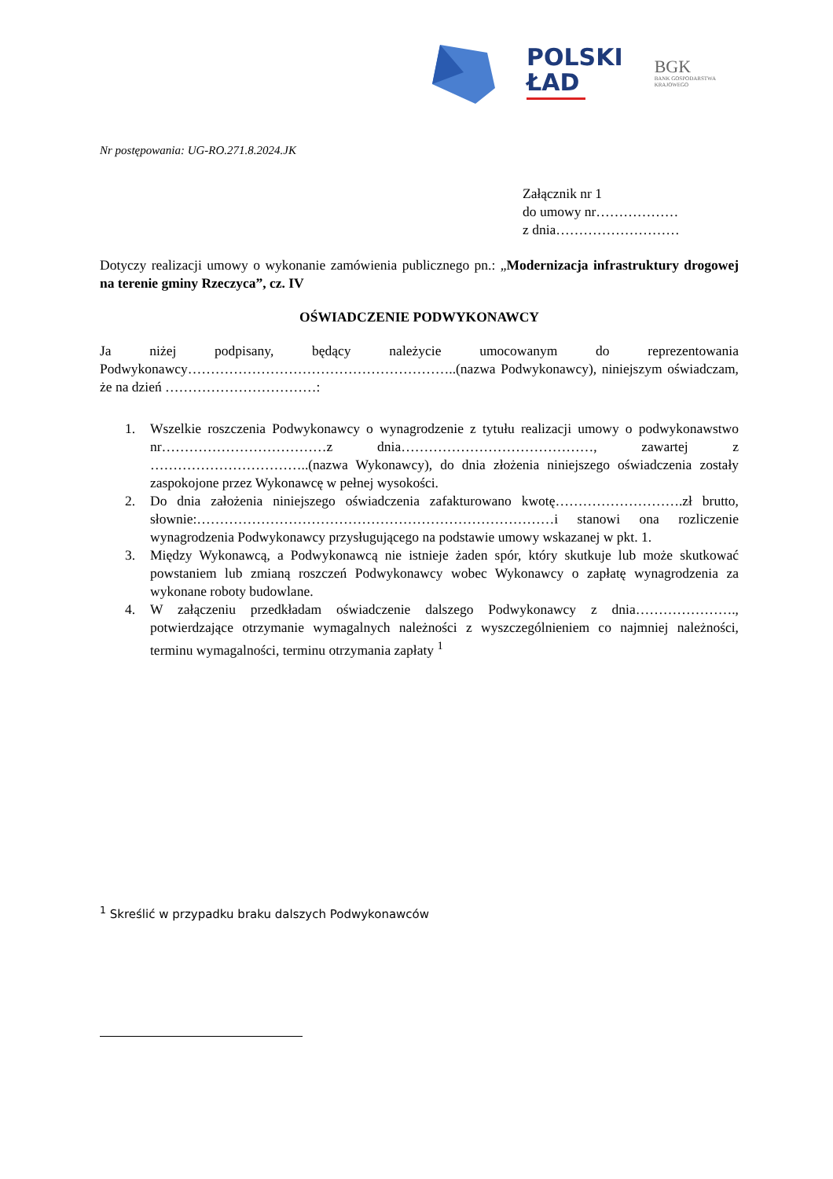POLSKI
ŁAD
BGK
BANK GOSPODARSTWA
KRAJOWEGO
Nr postępowania: UG-RO.271.8.2024.JK
Załącznik nr 1
do umowy nr………………
z dnia………………………
Dotyczy realizacji umowy o wykonanie zamówienia publicznego pn.: „Modernizacja infrastruktury drogowej na terenie gminy Rzeczyca”, cz. IV
OŚWIADCZENIE PODWYKONAWCY
Ja niżej podpisany, będący należycie umocowanym do reprezentowania Podwykonawcy…………………………………………………..(nazwa Podwykonawcy), niniejszym oświadczam, że na dzień ……………………………:
1. Wszelkie roszczenia Podwykonawcy o wynagrodzenie z tytułu realizacji umowy o podwykonawstwo nr………………………………z dnia……………………………………, zawartej z ……………………………..(nazwa Wykonawcy), do dnia złożenia niniejszego oświadczenia zostały zaspokojone przez Wykonawcę w pełnej wysokości.
2. Do dnia założenia niniejszego oświadczenia zafakturowano kwotę……………………….zł brutto, słownie:……………………………………………………………………i stanowi ona rozliczenie wynagrodzenia Podwykonawcy przysługującego na podstawie umowy wskazanej w pkt. 1.
3. Między Wykonawcą, a Podwykonawcą nie istnieje żaden spór, który skutkuje lub może skutkować powstaniem lub zmianą roszczeń Podwykonawcy wobec Wykonawcy o zapłatę wynagrodzenia za wykonane roboty budowlane.
4. W załączeniu przedkładam oświadczenie dalszego Podwykonawcy z dnia…………………., potwierdzające otrzymanie wymagalnych należności z wyszczególnieniem co najmniej należności, terminu wymagalności, terminu otrzymania zapłaty <sup>1</sup>
<sup>1</sup> Skreślić w przypadku braku dalszych Podwykonawców